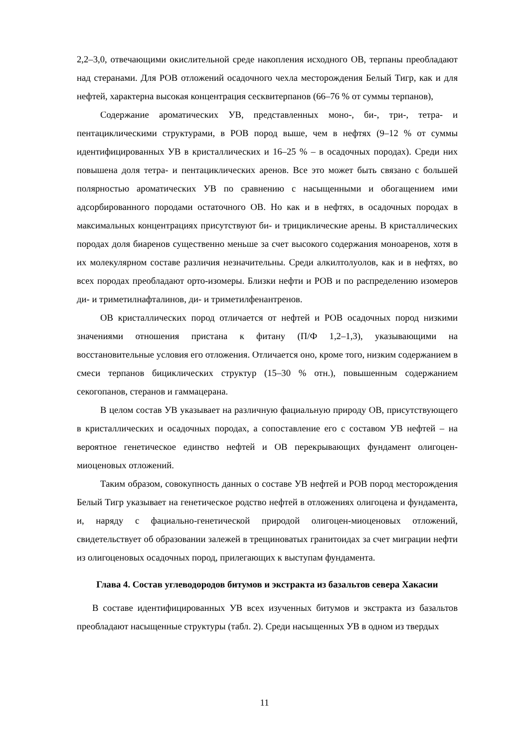2,2–3,0, отвечающими окислительной среде накопления исходного ОВ, терпаны преобладают над стеранами. Для РОВ отложений осадочного чехла месторождения Белый Тигр, как и для нефтей, характерна высокая концентрация сесквитерпанов (66–76 % от суммы терпанов),
Содержание ароматических УВ, представленных моно-, би-, три-, тетра- и пентациклическими структурами, в РОВ пород выше, чем в нефтях (9–12 % от суммы идентифицированных УВ в кристаллических и 16–25 % – в осадочных породах). Среди них повышена доля тетра- и пентациклических аренов. Все это может быть связано с большей полярностью ароматических УВ по сравнению с насыщенными и обогащением ими адсорбированного породами остаточного ОВ. Но как и в нефтях, в осадочных породах в максимальных концентрациях присутствуют би- и трициклические арены. В кристаллических породах доля биаренов существенно меньше за счет высокого содержания моноаренов, хотя в их молекулярном составе различия незначительны. Среди алкилтолуолов, как и в нефтях, во всех породах преобладают орто-изомеры. Близки нефти и РОВ и по распределению изомеров ди- и триметилнафталинов, ди- и триметилфенантренов.
ОВ кристаллических пород отличается от нефтей и РОВ осадочных пород низкими значениями отношения пристана к фитану (П/Ф 1,2–1,3), указывающими на восстановительные условия его отложения. Отличается оно, кроме того, низким содержанием в смеси терпанов бициклических структур (15–30 % отн.), повышенным содержанием секогопанов, стеранов и гаммацерана.
В целом состав УВ указывает на различную фациальную природу ОВ, присутствующего в кристаллических и осадочных породах, а сопоставление его с составом УВ нефтей – на вероятное генетическое единство нефтей и ОВ перекрывающих фундамент олигоцен-миоценовых отложений.
Таким образом, совокупность данных о составе УВ нефтей и РОВ пород месторождения Белый Тигр указывает на генетическое родство нефтей в отложениях олигоцена и фундамента, и, наряду с фациально-генетической природой олигоцен-миоценовых отложений, свидетельствует об образовании залежей в трещиноватых гранитоидах за счет миграции нефти из олигоценовых осадочных пород, прилегающих к выступам фундамента.
Глава 4. Состав углеводородов битумов и экстракта из базальтов севера Хакасии
В составе идентифицированных УВ всех изученных битумов и экстракта из базальтов преобладают насыщенные структуры (табл. 2). Среди насыщенных УВ в одном из твердых
11